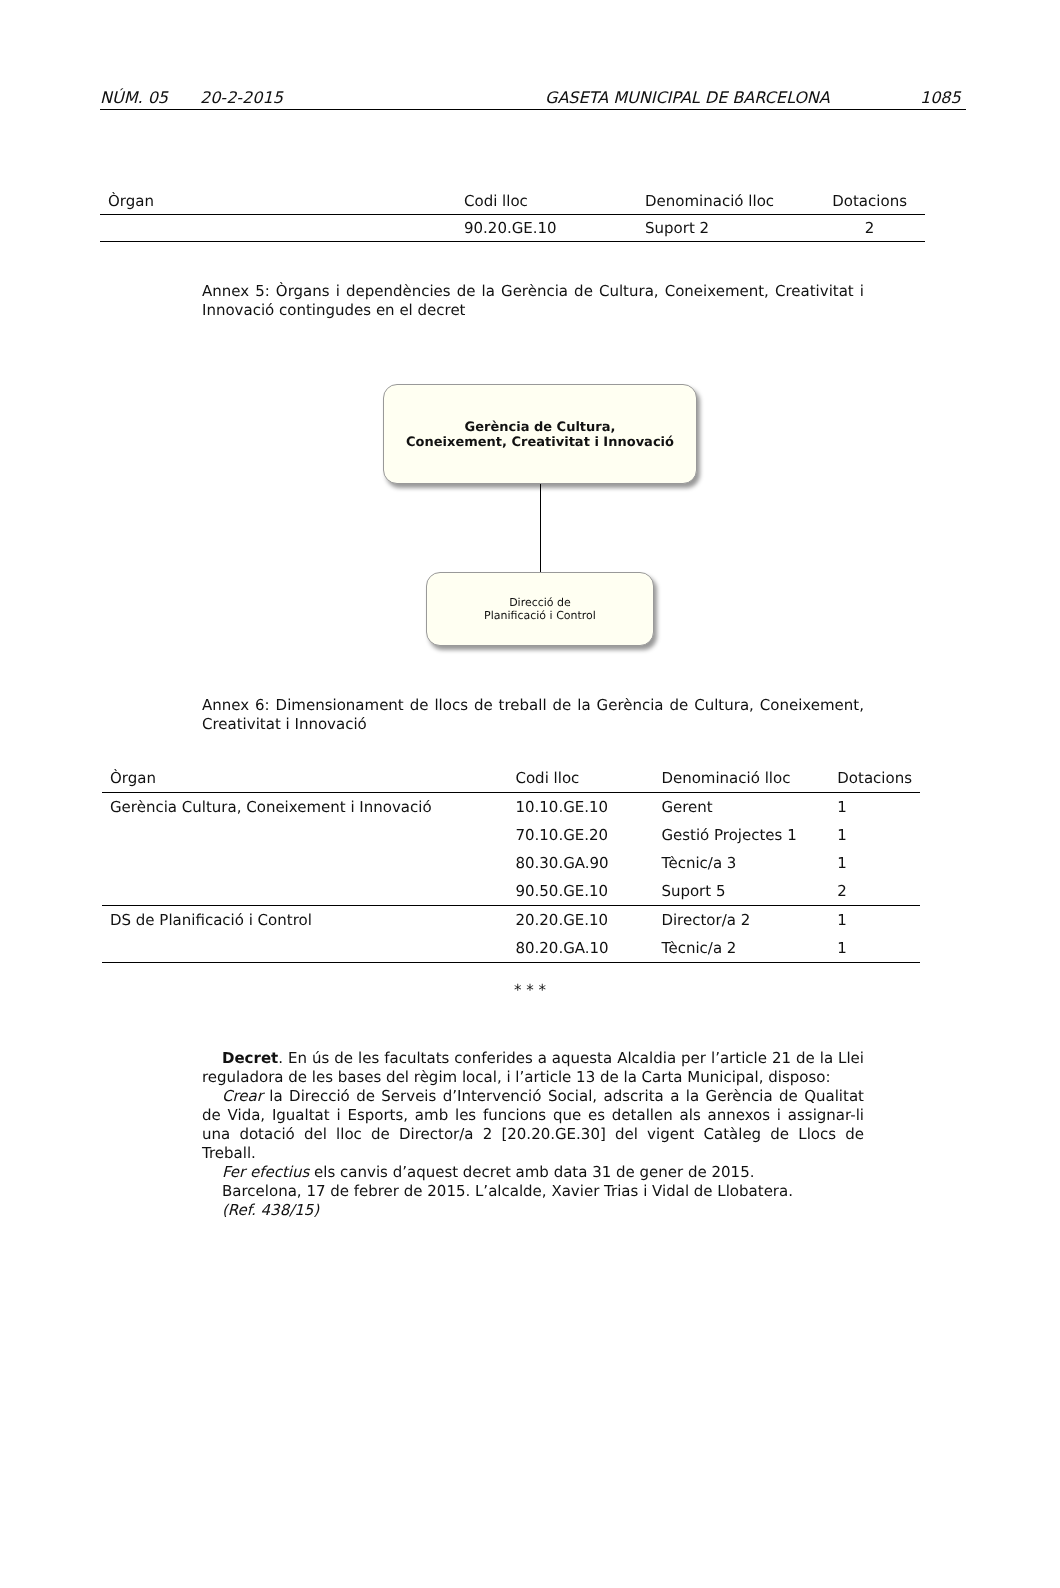NÚM. 05 20-2-2015 GASETA MUNICIPAL DE BARCELONA 1085
| Òrgan | Codi lloc | Denominació lloc | Dotacions |
| --- | --- | --- | --- |
| | 90.20.GE.10 | Suport 2 | 2 |
Annex 5: Òrgans i dependències de la Gerència de Cultura, Coneixement, Creativitat i Innovació contingudes en el decret
Gerència de Cultura,
Coneixement, Creativitat i Innovació
Direcció de
Planificació i Control
Annex 6: Dimensionament de llocs de treball de la Gerència de Cultura, Coneixement, Creativitat i Innovació
| Òrgan | Codi lloc | Denominació lloc | Dotacions |
| --- | --- | --- | --- |
| Gerència Cultura, Coneixement i Innovació | 10.10.GE.10 | Gerent | 1 |
| | 70.10.GE.20 | Gestió Projectes 1 | 1 |
| | 80.30.GA.90 | Tècnic/a 3 | 1 |
| | 90.50.GE.10 | Suport 5 | 2 |
| DS de Planificació i Control | 20.20.GE.10 | Director/a 2 | 1 |
| | 80.20.GA.10 | Tècnic/a 2 | 1 |
* * *
Decret. En ús de les facultats conferides a aquesta Alcaldia per l’article 21 de la Llei reguladora de les bases del règim local, i l’article 13 de la Carta Municipal, disposo:
Crear la Direcció de Serveis d’Intervenció Social, adscrita a la Gerència de Qualitat de Vida, Igualtat i Esports, amb les funcions que es detallen als annexos i assignar-li una dotació del lloc de Director/a 2 [20.20.GE.30] del vigent Catàleg de Llocs de Treball.
Fer efectius els canvis d’aquest decret amb data 31 de gener de 2015.
Barcelona, 17 de febrer de 2015. L’alcalde, Xavier Trias i Vidal de Llobatera.
(Ref. 438/15)